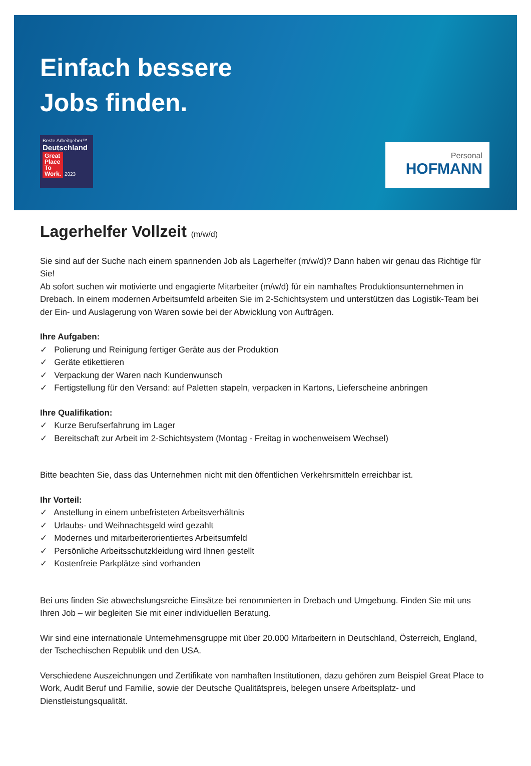Einfach bessere
Jobs finden.
Beste Arbeitgeber™
Deutschland
Great
Place
To
Work. 2023
Personal
HOFMANN
Lagerhelfer Vollzeit (m/w/d)
Sie sind auf der Suche nach einem spannenden Job als Lagerhelfer (m/w/d)? Dann haben wir genau das Richtige für Sie!
Ab sofort suchen wir motivierte und engagierte Mitarbeiter (m/w/d) für ein namhaftes Produktionsunternehmen in Drebach. In einem modernen Arbeitsumfeld arbeiten Sie im 2-Schichtsystem und unterstützen das Logistik-Team bei der Ein- und Auslagerung von Waren sowie bei der Abwicklung von Aufträgen.
Ihre Aufgaben:
✓ Polierung und Reinigung fertiger Geräte aus der Produktion
✓ Geräte etikettieren
✓ Verpackung der Waren nach Kundenwunsch
✓ Fertigstellung für den Versand: auf Paletten stapeln, verpacken in Kartons, Lieferscheine anbringen
Ihre Qualifikation:
✓ Kurze Berufserfahrung im Lager
✓ Bereitschaft zur Arbeit im 2-Schichtsystem (Montag - Freitag in wochenweisem Wechsel)
Bitte beachten Sie, dass das Unternehmen nicht mit den öffentlichen Verkehrsmitteln erreichbar ist.
Ihr Vorteil:
✓ Anstellung in einem unbefristeten Arbeitsverhältnis
✓ Urlaubs- und Weihnachtsgeld wird gezahlt
✓ Modernes und mitarbeiterorientiertes Arbeitsumfeld
✓ Persönliche Arbeitsschutzkleidung wird Ihnen gestellt
✓ Kostenfreie Parkplätze sind vorhanden
Bei uns finden Sie abwechslungsreiche Einsätze bei renommierten in Drebach und Umgebung. Finden Sie mit uns Ihren Job – wir begleiten Sie mit einer individuellen Beratung.
Wir sind eine internationale Unternehmensgruppe mit über 20.000 Mitarbeitern in Deutschland, Österreich, England, der Tschechischen Republik und den USA.
Verschiedene Auszeichnungen und Zertifikate von namhaften Institutionen, dazu gehören zum Beispiel Great Place to Work, Audit Beruf und Familie, sowie der Deutsche Qualitätspreis, belegen unsere Arbeitsplatz- und Dienstleistungsqualität.